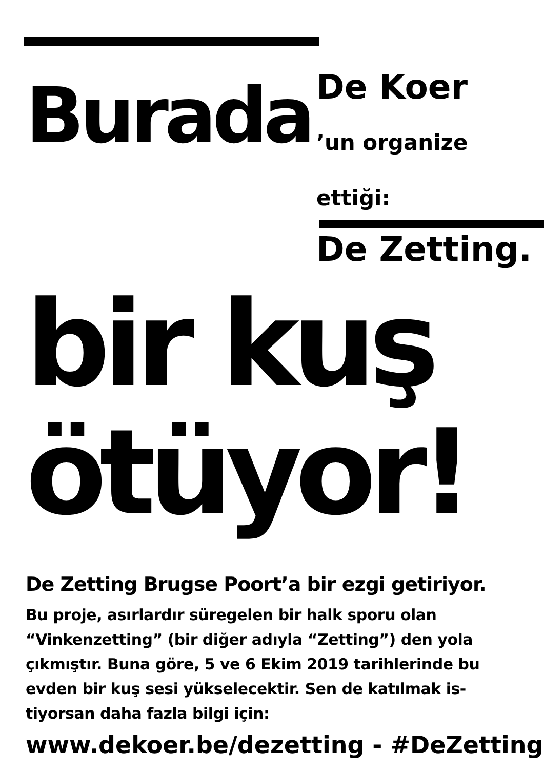Burada
De Koer
’un organize ettiği:
De Zetting.
bir kuş
ötüyor!
De Zetting Brugse Poort’a bir ezgi getiriyor.
Bu proje, asırlardır süregelen bir halk sporu olan “Vinkenzetting” (bir diğer adıyla “Zetting”) den yola çıkmıştır. Buna göre, 5 ve 6 Ekim 2019 tarihlerinde bu evden bir kuş sesi yükselecektir. Sen de katılmak is-tiyorsan daha fazla bilgi için:
www.dekoer.be/dezetting - #DeZetting